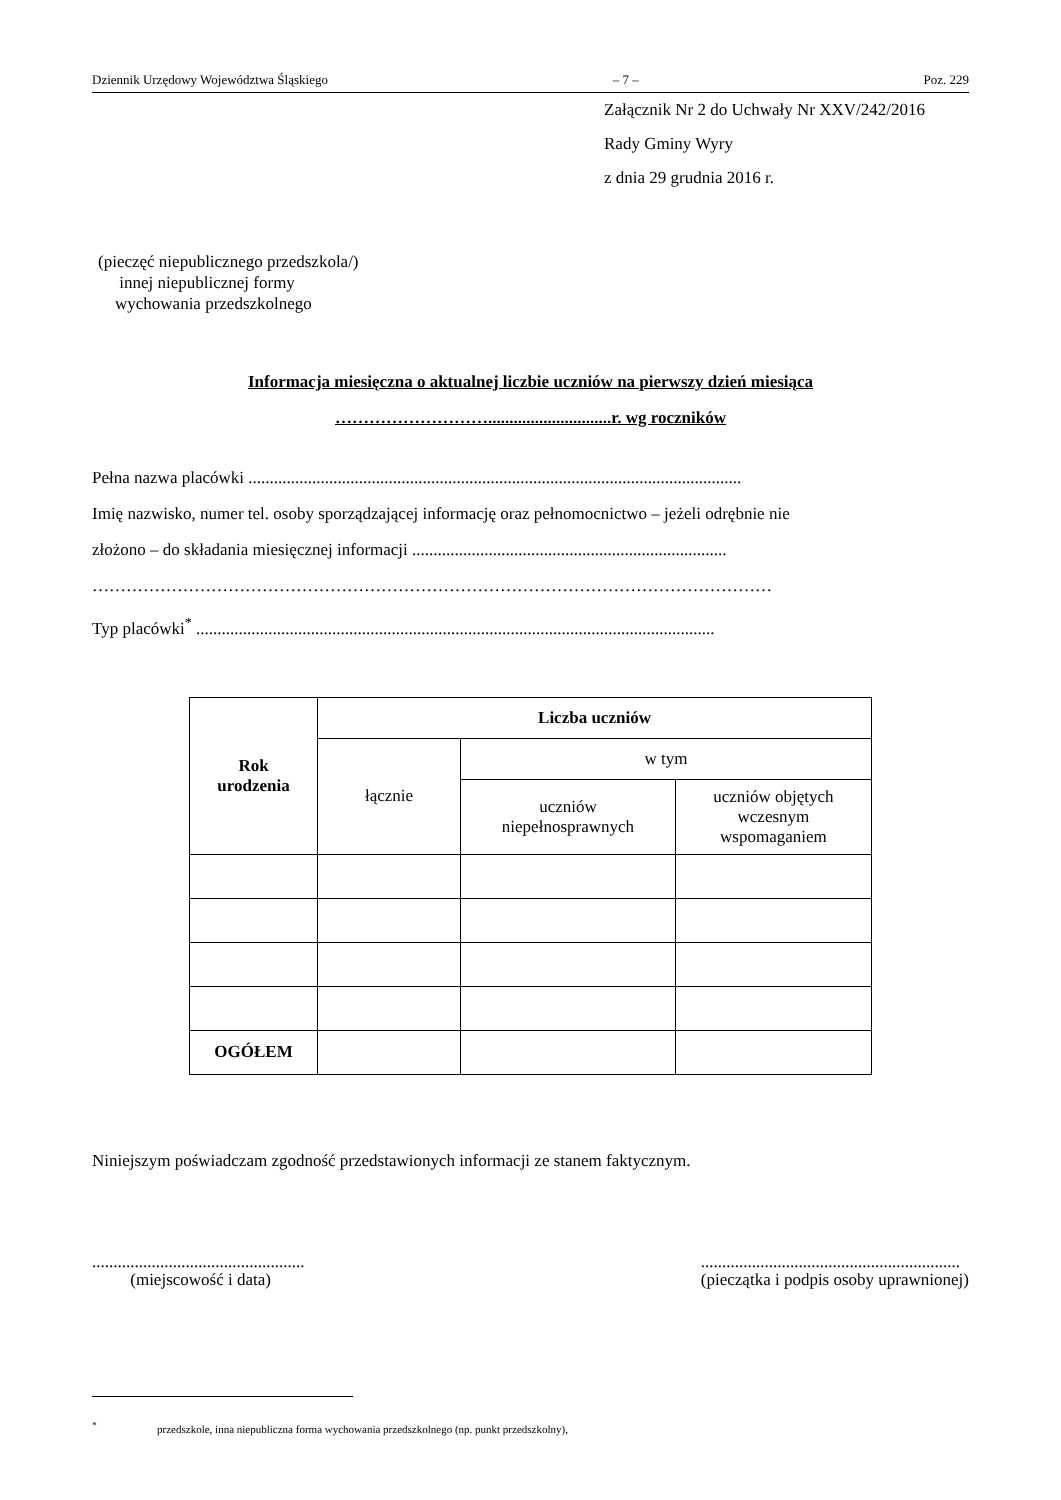Dziennik Urzędowy Województwa Śląskiego – 7 – Poz. 229
Załącznik Nr 2 do Uchwały Nr XXV/242/2016
Rady Gminy Wyry
z dnia 29 grudnia 2016 r.
(pieczęć niepublicznego przedszkola/)
innej niepublicznej formy
wychowania przedszkolnego
Informacja miesięczna o aktualnej liczbie uczniów na pierwszy dzień miesiąca
……………………….............................r. wg roczników
Pełna nazwa placówki ....................................................................................................................
Imię nazwisko, numer tel. osoby sporządzającej informację oraz pełnomocnictwo – jeżeli odrębnie nie
złożono – do składania miesięcznej informacji ..........................................................................
…………………………………………………………………………………………………………
Typ placówki<sup>*</sup> ..........................................................................................................................
| Rok urodzenia | Liczba uczniów | | |
| --- | --- | --- | --- |
| | łącznie | w tym | |
| | | uczniów niepełnosprawnych | uczniów objętych wczesnym wspomaganiem |
| OGÓŁEM | | | |
Niniejszym poświadczam zgodność przedstawionych informacji ze stanem faktycznym.
..................................................
(miejscowość i data)
.............................................................
(pieczątka i podpis osoby uprawnionej)
<sup>*</sup> przedszkole, inna niepubliczna forma wychowania przedszkolnego (np. punkt przedszkolny),